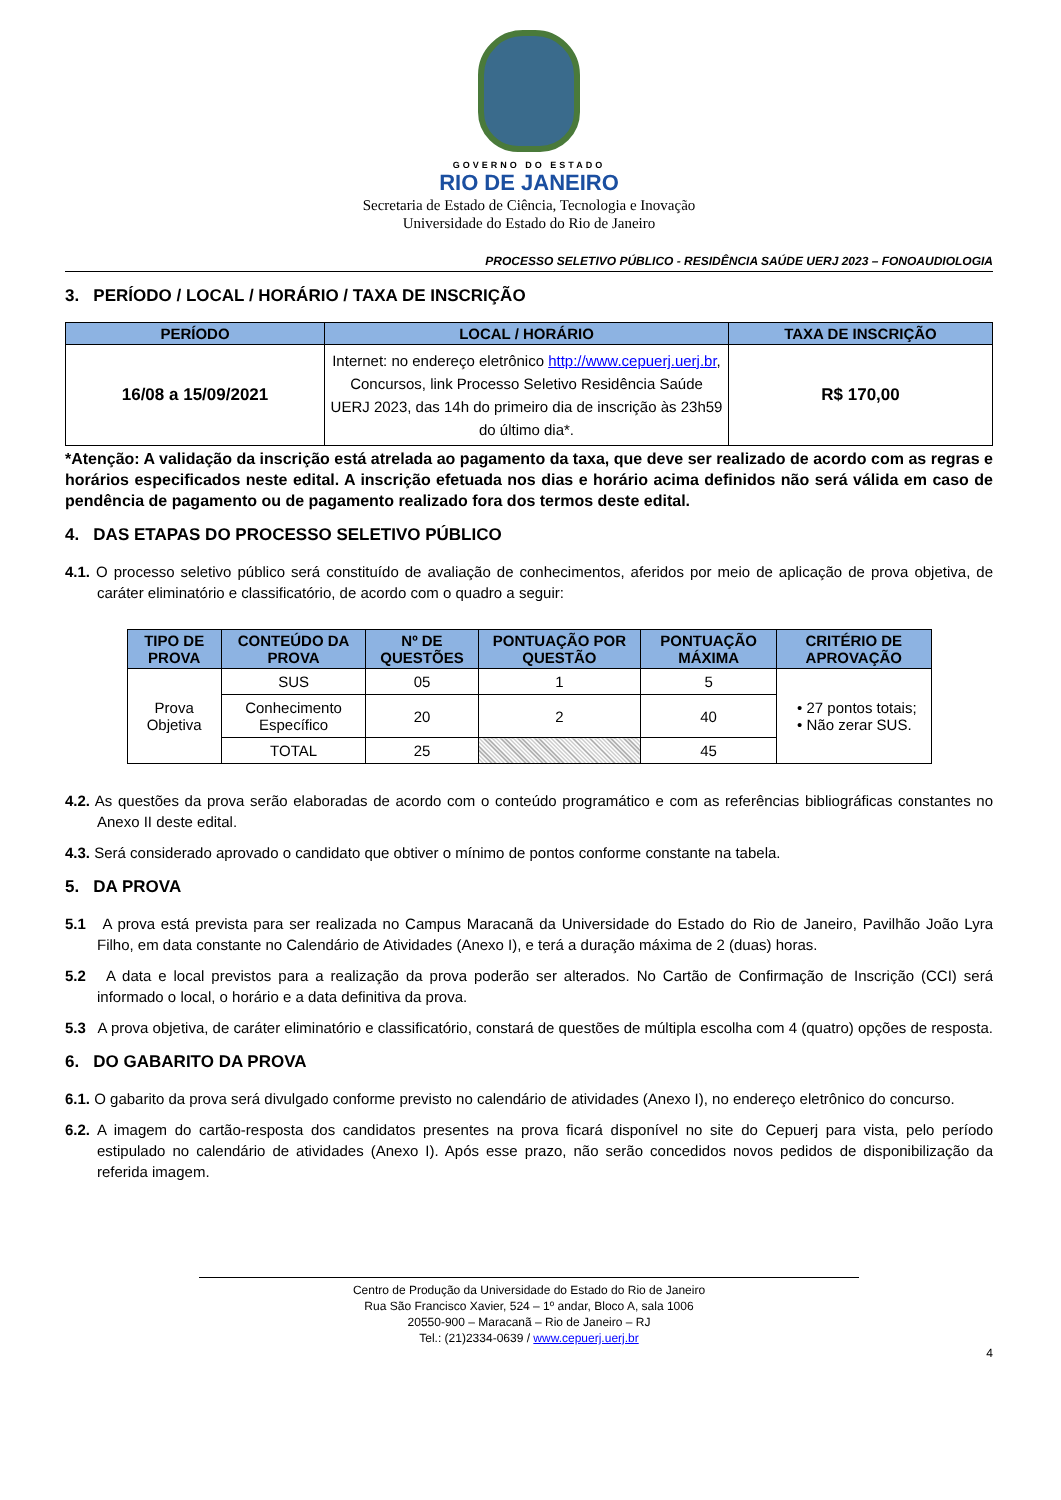GOVERNO DO ESTADO
RIO DE JANEIRO
Secretaria de Estado de Ciência, Tecnologia e Inovação
Universidade do Estado do Rio de Janeiro
PROCESSO SELETIVO PÚBLICO - RESIDÊNCIA SAÚDE UERJ 2023 – FONOAUDIOLOGIA
3. PERÍODO / LOCAL / HORÁRIO / TAXA DE INSCRIÇÃO
| PERÍODO | LOCAL / HORÁRIO | TAXA DE INSCRIÇÃO |
| --- | --- | --- |
| 16/08 a 15/09/2021 | Internet: no endereço eletrônico http://www.cepuerj.uerj.br , Concursos, link Processo Seletivo Residência Saúde UERJ 2023, das 14h do primeiro dia de inscrição às 23h59 do último dia*. | R$ 170,00 |
*Atenção: A validação da inscrição está atrelada ao pagamento da taxa, que deve ser realizado de acordo com as regras e horários especificados neste edital. A inscrição efetuada nos dias e horário acima definidos não será válida em caso de pendência de pagamento ou de pagamento realizado fora dos termos deste edital.
4. DAS ETAPAS DO PROCESSO SELETIVO PÚBLICO
4.1. O processo seletivo público será constituído de avaliação de conhecimentos, aferidos por meio de aplicação de prova objetiva, de caráter eliminatório e classificatório, de acordo com o quadro a seguir:
| TIPO DE PROVA | CONTEÚDO DA PROVA | Nº DE QUESTÕES | PONTUAÇÃO POR QUESTÃO | PONTUAÇÃO MÁXIMA | CRITÉRIO DE APROVAÇÃO |
| --- | --- | --- | --- | --- | --- |
| Prova Objetiva | SUS | 05 | 1 | 5 | • 27 pontos totais; • Não zerar SUS. |
| | Conhecimento Específico | 20 | 2 | 40 | |
| | TOTAL | 25 | | 45 | |
4.2. As questões da prova serão elaboradas de acordo com o conteúdo programático e com as referências bibliográficas constantes no Anexo II deste edital.
4.3. Será considerado aprovado o candidato que obtiver o mínimo de pontos conforme constante na tabela.
5. DA PROVA
5.1 A prova está prevista para ser realizada no Campus Maracanã da Universidade do Estado do Rio de Janeiro, Pavilhão João Lyra Filho, em data constante no Calendário de Atividades (Anexo I), e terá a duração máxima de 2 (duas) horas.
5.2 A data e local previstos para a realização da prova poderão ser alterados. No Cartão de Confirmação de Inscrição (CCI) será informado o local, o horário e a data definitiva da prova.
5.3 A prova objetiva, de caráter eliminatório e classificatório, constará de questões de múltipla escolha com 4 (quatro) opções de resposta.
6. DO GABARITO DA PROVA
6.1. O gabarito da prova será divulgado conforme previsto no calendário de atividades (Anexo I), no endereço eletrônico do concurso.
6.2. A imagem do cartão-resposta dos candidatos presentes na prova ficará disponível no site do Cepuerj para vista, pelo período estipulado no calendário de atividades (Anexo I). Após esse prazo, não serão concedidos novos pedidos de disponibilização da referida imagem.
Centro de Produção da Universidade do Estado do Rio de Janeiro
Rua São Francisco Xavier, 524 – 1º andar, Bloco A, sala 1006
20550-900 – Maracanã – Rio de Janeiro – RJ
Tel.: (21)2334-0639 / www.cepuerj.uerj.br
4